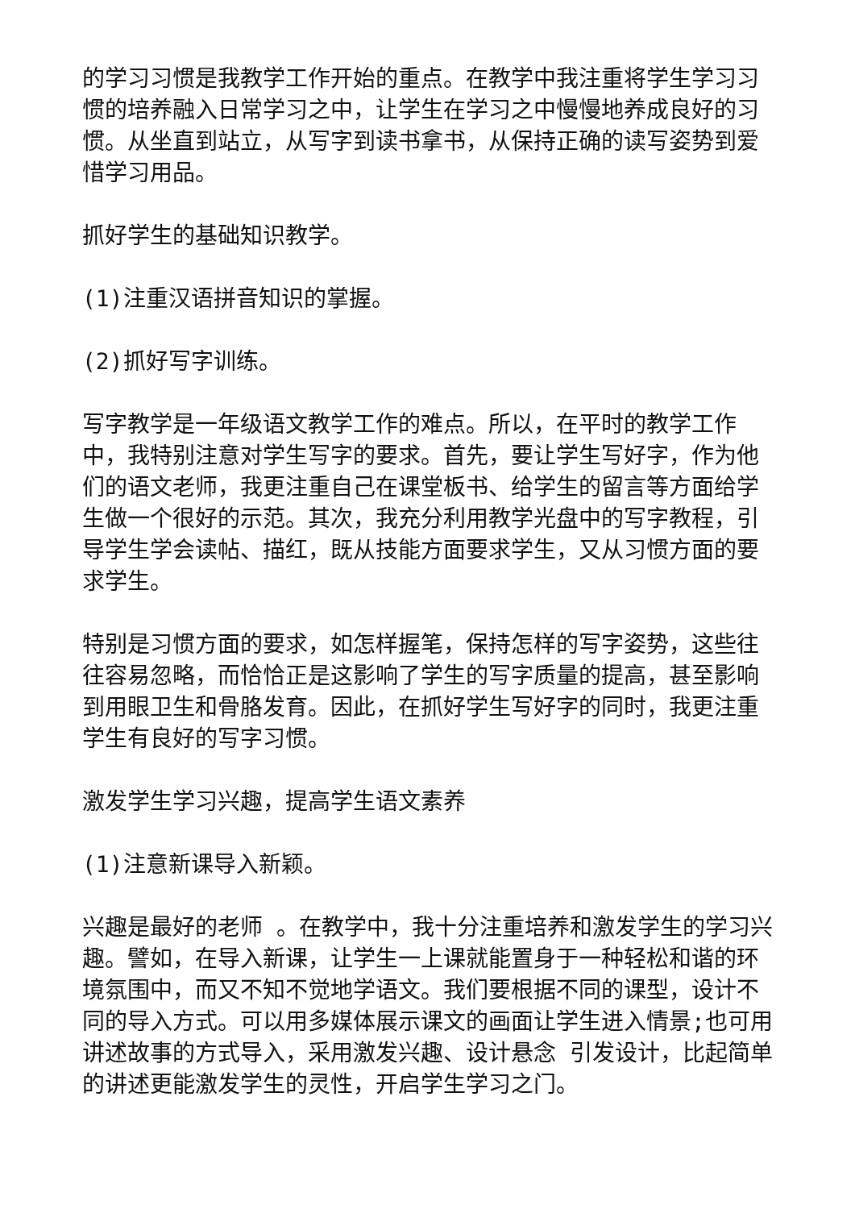的学习习惯是我教学工作开始的重点。在教学中我注重将学生学习习惯的培养融入日常学习之中，让学生在学习之中慢慢地养成良好的习惯。从坐直到站立，从写字到读书拿书，从保持正确的读写姿势到爱惜学习用品。
抓好学生的基础知识教学。
(1)注重汉语拼音知识的掌握。
(2)抓好写字训练。
写字教学是一年级语文教学工作的难点。所以，在平时的教学工作中，我特别注意对学生写字的要求。首先，要让学生写好字，作为他们的语文老师，我更注重自己在课堂板书、给学生的留言等方面给学生做一个很好的示范。其次，我充分利用教学光盘中的写字教程，引导学生学会读帖、描红，既从技能方面要求学生，又从习惯方面的要求学生。
特别是习惯方面的要求，如怎样握笔，保持怎样的写字姿势，这些往往容易忽略，而恰恰正是这影响了学生的写字质量的提高，甚至影响到用眼卫生和骨胳发育。因此，在抓好学生写好字的同时，我更注重学生有良好的写字习惯。
激发学生学习兴趣，提高学生语文素养
(1)注意新课导入新颖。
兴趣是最好的老师 。在教学中，我十分注重培养和激发学生的学习兴趣。譬如，在导入新课，让学生一上课就能置身于一种轻松和谐的环境氛围中，而又不知不觉地学语文。我们要根据不同的课型，设计不同的导入方式。可以用多媒体展示课文的画面让学生进入情景;也可用讲述故事的方式导入，采用激发兴趣、设计悬念 引发设计，比起简单的讲述更能激发学生的灵性，开启学生学习之门。